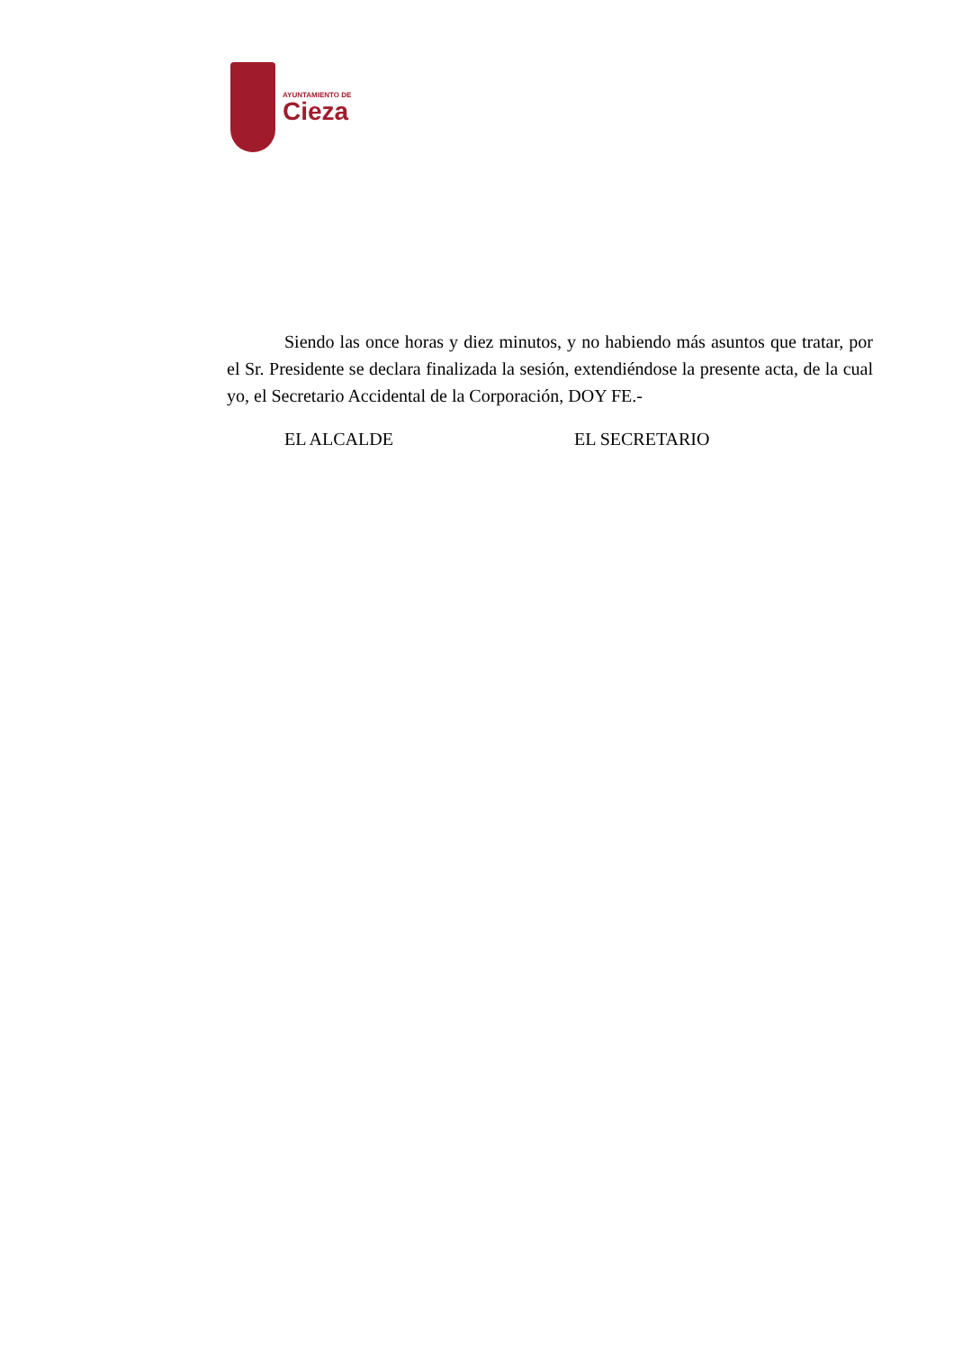AYUNTAMIENTO DE
Cieza
Siendo las once horas y diez minutos, y no habiendo más asuntos que tratar, por el Sr. Presidente se declara finalizada la sesión, extendiéndose la presente acta, de la cual yo, el Secretario Accidental de la Corporación, DOY FE.-
EL ALCALDE EL SECRETARIO